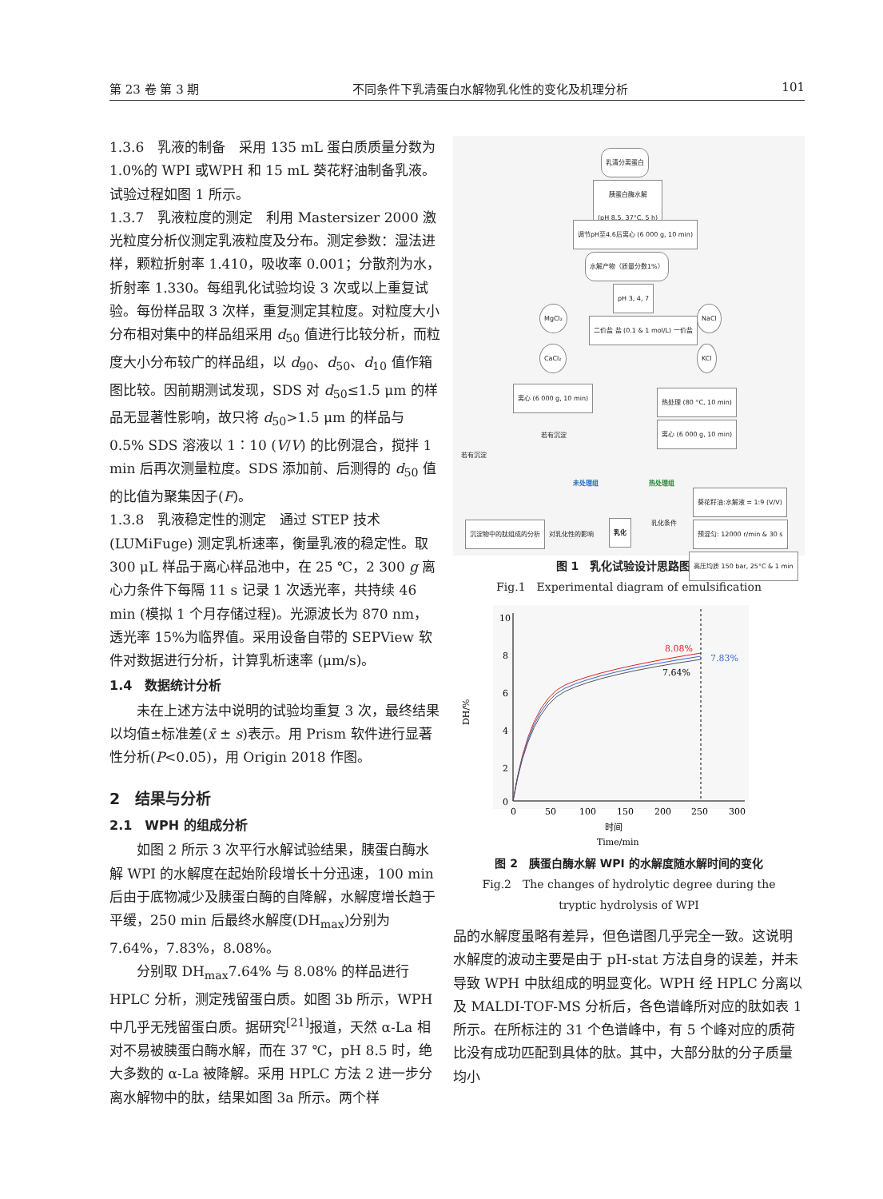第 23 卷 第 3 期 不同条件下乳清蛋白水解物乳化性的变化及机理分析 101
1.3.6　乳液的制备　采用 135 mL 蛋白质质量分数为 1.0%的 WPI 或WPH 和 15 mL 葵花籽油制备乳液。试验过程如图 1 所示。
1.3.7　乳液粒度的测定　利用 Mastersizer 2000 激光粒度分析仪测定乳液粒度及分布。测定参数：湿法进样，颗粒折射率 1.410，吸收率 0.001；分散剂为水，折射率 1.330。每组乳化试验均设 3 次或以上重复试验。每份样品取 3 次样，重复测定其粒度。对粒度大小分布相对集中的样品组采用 d<sub>50</sub> 值进行比较分析，而粒度大小分布较广的样品组，以 d<sub>90</sub>、d<sub>50</sub>、d<sub>10</sub> 值作箱图比较。因前期测试发现，SDS 对 d<sub>50</sub>≤1.5 μm 的样品无显著性影响，故只将 d<sub>50</sub>>1.5 μm 的样品与 0.5% SDS 溶液以 1∶10 (V/V) 的比例混合，搅拌 1 min 后再次测量粒度。SDS 添加前、后测得的 d<sub>50</sub> 值的比值为聚集因子(F)。
1.3.8　乳液稳定性的测定　通过 STEP 技术 (LUMiFuge) 测定乳析速率，衡量乳液的稳定性。取 300 μL 样品于离心样品池中，在 25 ℃，2 300 g 离心力条件下每隔 11 s 记录 1 次透光率，共持续 46 min (模拟 1 个月存储过程)。光源波长为 870 nm，透光率 15%为临界值。采用设备自带的 SEPView 软件对数据进行分析，计算乳析速率 (μm/s)。
1.4　数据统计分析
未在上述方法中说明的试验均重复 3 次，最终结果以均值±标准差(x̄ ± s)表示。用 Prism 软件进行显著性分析(P<0.05)，用 Origin 2018 作图。
2　结果与分析
2.1　WPH 的组成分析
如图 2 所示 3 次平行水解试验结果，胰蛋白酶水解 WPI 的水解度在起始阶段增长十分迅速，100 min 后由于底物减少及胰蛋白酶的自降解，水解度增长趋于平缓，250 min 后最终水解度(DH<sub>max</sub>)分别为 7.64%，7.83%，8.08%。
分别取 DH<sub>max</sub>7.64% 与 8.08% 的样品进行 HPLC 分析，测定残留蛋白质。如图 3b 所示，WPH 中几乎无残留蛋白质。据研究<sup>[21]</sup>报道，天然 α-La 相对不易被胰蛋白酶水解，而在 37 ℃，pH 8.5 时，绝大多数的 α-La 被降解。采用 HPLC 方法 2 进一步分离水解物中的肽，结果如图 3a 所示。两个样
乳清分离蛋白
胰蛋白酶水解
(pH 8.5, 37°C, 5 h)
调节pH至4.6后离心 (6 000 g, 10 min)
水解产物（质量分数1%）
pH 3, 4, 7
MgCl₂ NaCl
二价盐 盐 (0.1 & 1 mol/L) 一价盐
CaCl₂ KCl
离心 (6 000 g, 10 min)
热处理 (80 °C, 10 min)
离心 (6 000 g, 10 min)
若有沉淀
若有沉淀
未处理组 热处理组
葵花籽油:水解液 = 1:9 (V/V)
沉淀物中的肽组成的分析 对乳化性的影响
乳化
乳化条件
预混匀: 12000 r/min & 30 s
高压均质 150 bar, 25°C & 1 min
图 1　乳化试验设计思路图解
Fig.1　Experimental diagram of emulsification
10
8
6
4
2
0
0
50
100
150
200
250
300
DH/%
8.08%
7.83%
7.64%
时间
Time/min
图 2　胰蛋白酶水解 WPI 的水解度随水解时间的变化
Fig.2　The changes of hydrolytic degree during the
tryptic hydrolysis of WPI
品的水解度虽略有差异，但色谱图几乎完全一致。这说明水解度的波动主要是由于 pH-stat 方法自身的误差，并未导致 WPH 中肽组成的明显变化。WPH 经 HPLC 分离以及 MALDI-TOF-MS 分析后，各色谱峰所对应的肽如表 1 所示。在所标注的 31 个色谱峰中，有 5 个峰对应的质荷比没有成功匹配到具体的肽。其中，大部分肽的分子质量均小